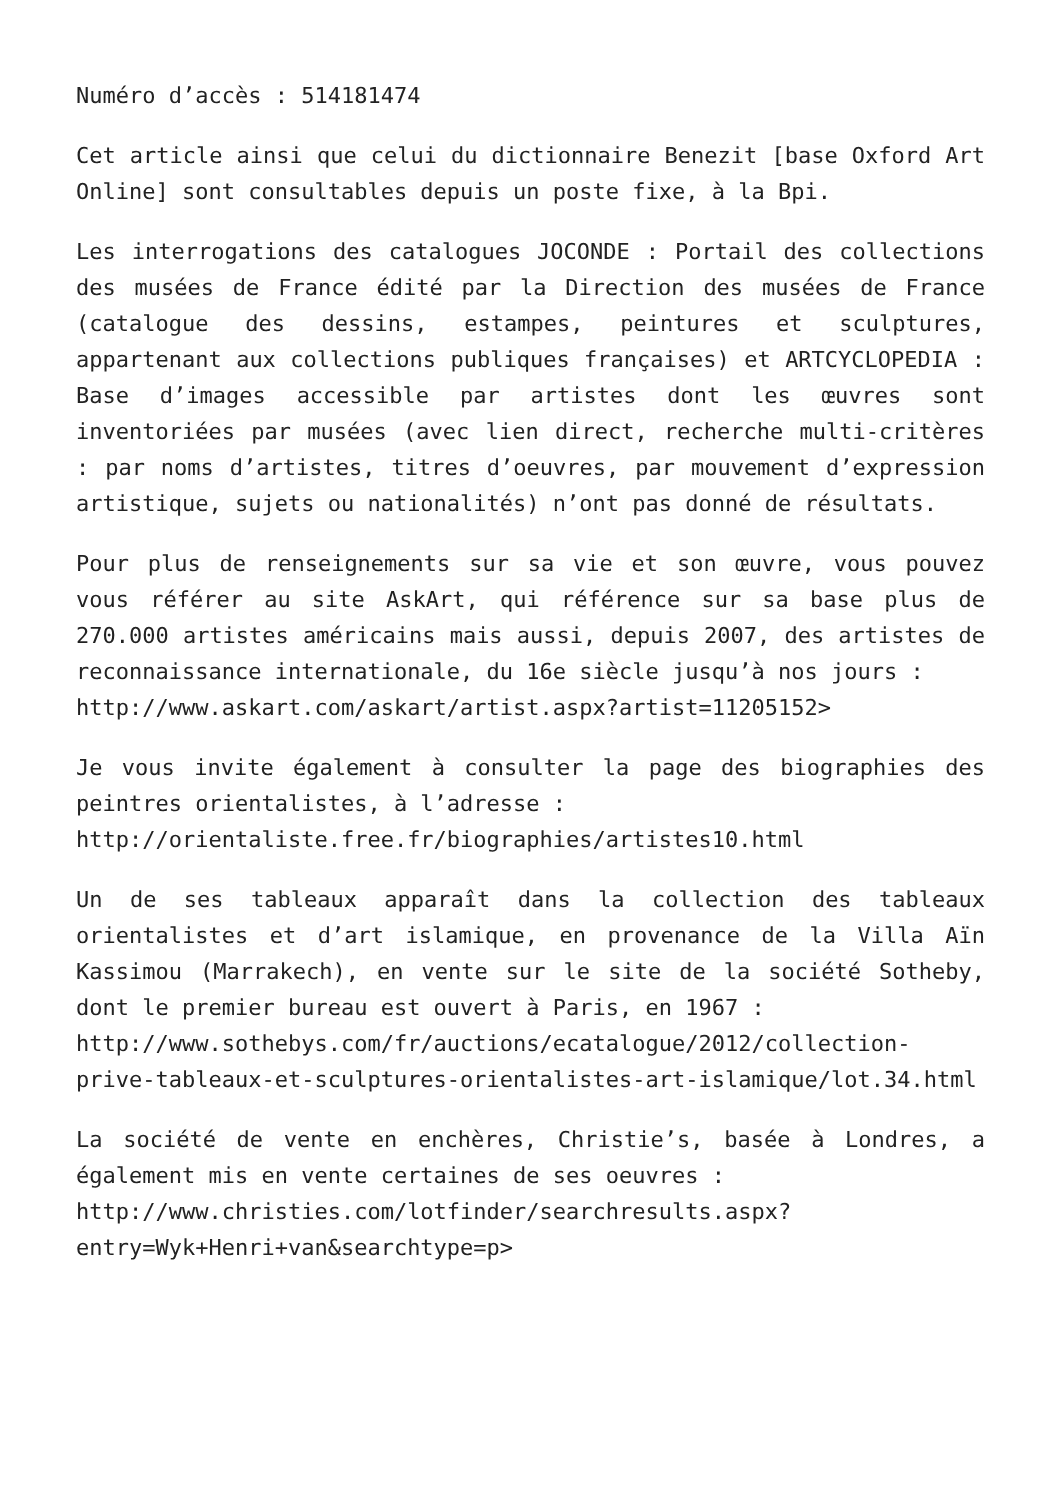Numéro d’accès : 514181474
Cet article ainsi que celui du dictionnaire Benezit [base Oxford Art Online] sont consultables depuis un poste fixe, à la Bpi.
Les interrogations des catalogues JOCONDE : Portail des collections des musées de France édité par la Direction des musées de France (catalogue des dessins, estampes, peintures et sculptures, appartenant aux collections publiques françaises) et ARTCYCLOPEDIA : Base d’images accessible par artistes dont les œuvres sont inventoriées par musées (avec lien direct, recherche multi-critères : par noms d’artistes, titres d’oeuvres, par mouvement d’expression artistique, sujets ou nationalités) n’ont pas donné de résultats.
Pour plus de renseignements sur sa vie et son œuvre, vous pouvez vous référer au site AskArt, qui référence sur sa base plus de 270.000 artistes américains mais aussi, depuis 2007, des artistes de reconnaissance internationale, du 16e siècle jusqu’à nos jours :
http://www.askart.com/askart/artist.aspx?artist=11205152>
Je vous invite également à consulter la page des biographies des peintres orientalistes, à l’adresse :
http://orientaliste.free.fr/biographies/artistes10.html
Un de ses tableaux apparaît dans la collection des tableaux orientalistes et d’art islamique, en provenance de la Villa Aïn Kassimou (Marrakech), en vente sur le site de la société Sotheby, dont le premier bureau est ouvert à Paris, en 1967 :
http://www.sothebys.com/fr/auctions/ecatalogue/2012/collection-prive-tableaux-et-sculptures-orientalistes-art-islamique/lot.34.html
La société de vente en enchères, Christie’s, basée à Londres, a également mis en vente certaines de ses oeuvres :
http://www.christies.com/lotfinder/searchresults.aspx?entry=Wyk+Henri+van&searchtype=p>